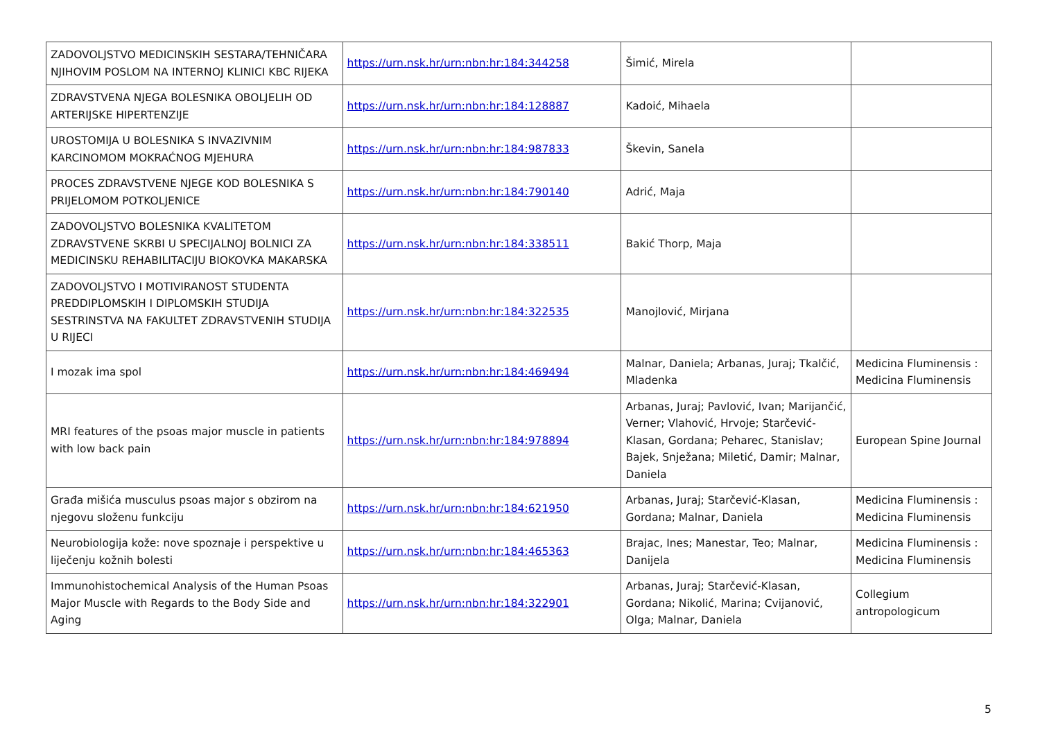| ZADOVOLJSTVO MEDICINSKIH SESTARA/TEHNIČARA NJIHOVIM POSLOM NA INTERNOJ KLINICI KBC RIJEKA | https://urn.nsk.hr/urn:nbn:hr:184:344258 | Šimić, Mirela | |
| ZDRAVSTVENA NJEGA BOLESNIKA OBOLJELIH OD ARTERIJSKE HIPERTENZIJE | https://urn.nsk.hr/urn:nbn:hr:184:128887 | Kadoić, Mihaela | |
| UROSTOMIJA U BOLESNIKA S INVAZIVNIM KARCINOMOM MOKRAĆNOG MJEHURA | https://urn.nsk.hr/urn:nbn:hr:184:987833 | Škevin, Sanela | |
| PROCES ZDRAVSTVENE NJEGE KOD BOLESNIKA S PRIJELOMOM POTKOLJENICE | https://urn.nsk.hr/urn:nbn:hr:184:790140 | Adrić, Maja | |
| ZADOVOLJSTVO BOLESNIKA KVALITETOM ZDRAVSTVENE SKRBI U SPECIJALNOJ BOLNICI ZA MEDICINSKU REHABILITACIJU BIOKOVKA MAKARSKA | https://urn.nsk.hr/urn:nbn:hr:184:338511 | Bakić Thorp, Maja | |
| ZADOVOLJSTVO I MOTIVIRANOST STUDENTA PREDDIPLOMSKIH I DIPLOMSKIH STUDIJA SESTRINSTVA NA FAKULTET ZDRAVSTVENIH STUDIJA U RIJECI | https://urn.nsk.hr/urn:nbn:hr:184:322535 | Manojlović, Mirjana | |
| I mozak ima spol | https://urn.nsk.hr/urn:nbn:hr:184:469494 | Malnar, Daniela; Arbanas, Juraj; Tkalčić, Mladenka | Medicina Fluminensis : Medicina Fluminensis |
| MRI features of the psoas major muscle in patients with low back pain | https://urn.nsk.hr/urn:nbn:hr:184:978894 | Arbanas, Juraj; Pavlović, Ivan; Marijančić, Verner; Vlahović, Hrvoje; Starčević-Klasan, Gordana; Peharec, Stanislav; Bajek, Snježana; Miletić, Damir; Malnar, Daniela | European Spine Journal |
| Građa mišića musculus psoas major s obzirom na njegovu složenu funkciju | https://urn.nsk.hr/urn:nbn:hr:184:621950 | Arbanas, Juraj; Starčević-Klasan, Gordana; Malnar, Daniela | Medicina Fluminensis : Medicina Fluminensis |
| Neurobiologija kože: nove spoznaje i perspektive u liječenju kožnih bolesti | https://urn.nsk.hr/urn:nbn:hr:184:465363 | Brajac, Ines; Manestar, Teo; Malnar, Danijela | Medicina Fluminensis : Medicina Fluminensis |
| Immunohistochemical Analysis of the Human Psoas Major Muscle with Regards to the Body Side and Aging | https://urn.nsk.hr/urn:nbn:hr:184:322901 | Arbanas, Juraj; Starčević-Klasan, Gordana; Nikolić, Marina; Cvijanović, Olga; Malnar, Daniela | Collegium antropologicum |
5